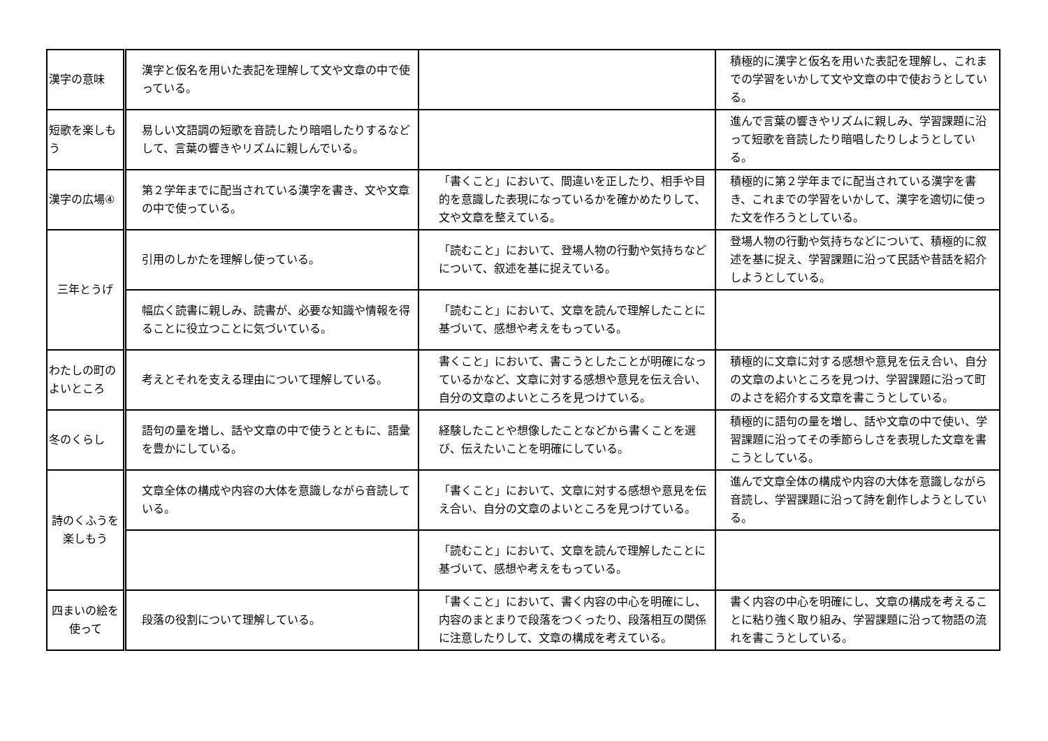| 漢字の意味 | 漢字と仮名を用いた表記を理解して文や文章の中で使っている。 | | 積極的に漢字と仮名を用いた表記を理解し、これまでの学習をいかして文や文章の中で使おうとしている。 |
| 短歌を楽しもう | 易しい文語調の短歌を音読したり暗唱したりするなどして、言葉の響きやリズムに親しんでいる。 | | 進んで言葉の響きやリズムに親しみ、学習課題に沿って短歌を音読したり暗唱したりしようとしている。 |
| 漢字の広場④ | 第２学年までに配当されている漢字を書き、文や文章の中で使っている。 | 「書くこと」において、間違いを正したり、相手や目的を意識した表現になっているかを確かめたりして、文や文章を整えている。 | 積極的に第２学年までに配当されている漢字を書き、これまでの学習をいかして、漢字を適切に使った文を作ろうとしている。 |
| 三年とうげ | 引用のしかたを理解し使っている。 | 「読むこと」において、登場人物の行動や気持ちなどについて、叙述を基に捉えている。 | 登場人物の行動や気持ちなどについて、積極的に叙述を基に捉え、学習課題に沿って民話や昔話を紹介しようとしている。 |
| | 幅広く読書に親しみ、読書が、必要な知識や情報を得ることに役立つことに気づいている。 | 「読むこと」において、文章を読んで理解したことに基づいて、感想や考えをもっている。 | |
| わたしの町のよいところ | 考えとそれを支える理由について理解している。 | 書くこと」において、書こうとしたことが明確になっているかなど、文章に対する感想や意見を伝え合い、自分の文章のよいところを見つけている。 | 積極的に文章に対する感想や意見を伝え合い、自分の文章のよいところを見つけ、学習課題に沿って町のよさを紹介する文章を書こうとしている。 |
| 冬のくらし | 語句の量を増し、話や文章の中で使うとともに、語彙を豊かにしている。 | 経験したことや想像したことなどから書くことを選び、伝えたいことを明確にしている。 | 積極的に語句の量を増し、話や文章の中で使い、学習課題に沿ってその季節らしさを表現した文章を書こうとしている。 |
| 詩のくふうを楽しもう | 文章全体の構成や内容の大体を意識しながら音読している。 | 「書くこと」において、文章に対する感想や意見を伝え合い、自分の文章のよいところを見つけている。 | 進んで文章全体の構成や内容の大体を意識しながら音読し、学習課題に沿って詩を創作しようとしている。 |
| | | 「読むこと」において、文章を読んで理解したことに基づいて、感想や考えをもっている。 | |
| 四まいの絵を使って | 段落の役割について理解している。 | 「書くこと」において、書く内容の中心を明確にし、内容のまとまりで段落をつくったり、段落相互の関係に注意したりして、文章の構成を考えている。 | 書く内容の中心を明確にし、文章の構成を考えることに粘り強く取り組み、学習課題に沿って物語の流れを書こうとしている。 |